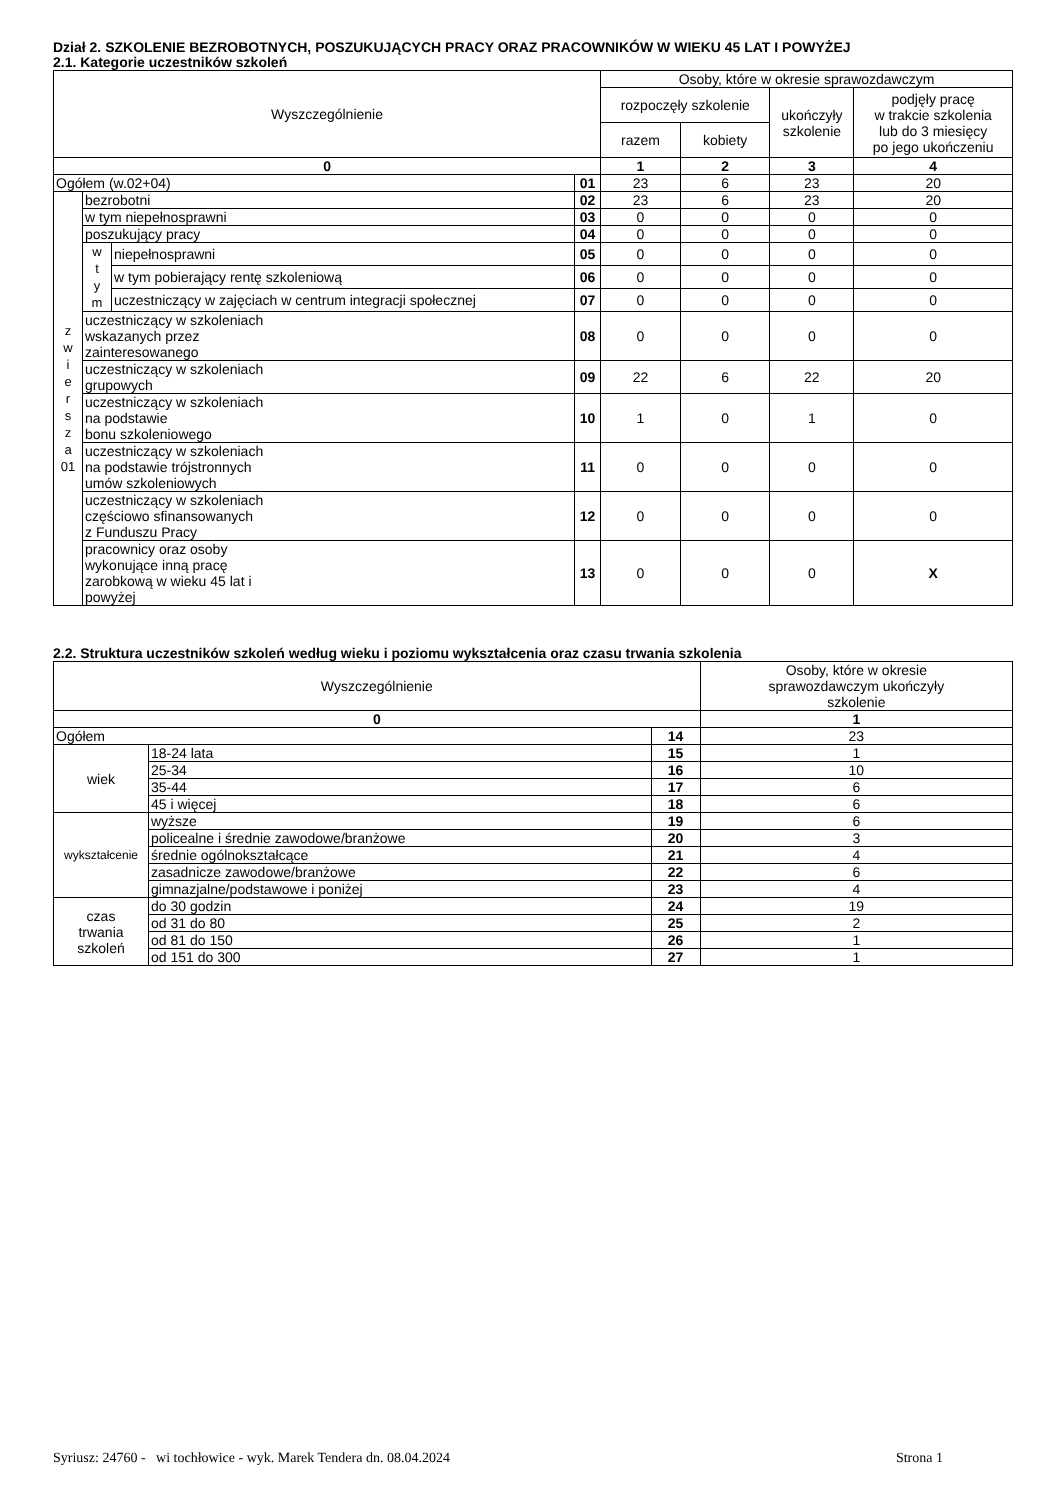Dział 2. SZKOLENIE BEZROBOTNYCH, POSZUKUJĄCYCH PRACY ORAZ PRACOWNIKÓW W WIEKU 45 LAT I POWYŻEJ
2.1. Kategorie uczestników szkoleń
| Wyszczególnienie | | | | Osoby, które w okresie sprawozdawczym | | | |
| --- | --- | --- | --- | --- | --- | --- | --- |
| | | | | rozpoczęły szkolenie | | ukończyły szkolenie | podjęły pracę w trakcie szkolenia lub do 3 miesięcy po jego ukończeniu |
| | | | | razem | kobiety | | |
| 0 | | | | 1 | 2 | 3 | 4 |
| Ogółem (w.02+04) | | | 01 | 23 | 6 | 23 | 20 |
| z w i e r s z a 01 | bezrobotni | | 02 | 23 | 6 | 23 | 20 |
| | w tym niepełnosprawni | | 03 | 0 | 0 | 0 | 0 |
| | poszukujący pracy | | 04 | 0 | 0 | 0 | 0 |
| | w t y m | niepełnosprawni | 05 | 0 | 0 | 0 | 0 |
| | | w tym pobierający rentę szkoleniową | 06 | 0 | 0 | 0 | 0 |
| | | uczestniczący w zajęciach w centrum integracji społecznej | 07 | 0 | 0 | 0 | 0 |
| | uczestniczący w szkoleniach wskazanych przez zainteresowanego | | 08 | 0 | 0 | 0 | 0 |
| | uczestniczący w szkoleniach grupowych | | 09 | 22 | 6 | 22 | 20 |
| | uczestniczący w szkoleniach na podstawie bonu szkoleniowego | | 10 | 1 | 0 | 1 | 0 |
| | uczestniczący w szkoleniach na podstawie trójstronnych umów szkoleniowych | | 11 | 0 | 0 | 0 | 0 |
| | uczestniczący w szkoleniach częściowo sfinansowanych z Funduszu Pracy | | 12 | 0 | 0 | 0 | 0 |
| | pracownicy oraz osoby wykonujące inną pracę zarobkową w wieku 45 lat i powyżej | | 13 | 0 | 0 | 0 | X |
2.2. Struktura uczestników szkoleń według wieku i poziomu wykształcenia oraz czasu trwania szkolenia
| Wyszczególnienie | | | Osoby, które w okresie sprawozdawczym ukończyły szkolenie |
| --- | --- | --- | --- |
| 0 | | | 1 |
| Ogółem | | 14 | 23 |
| wiek | 18-24 lata | 15 | 1 |
| | 25-34 | 16 | 10 |
| | 35-44 | 17 | 6 |
| | 45 i więcej | 18 | 6 |
| wykształcenie | wyższe | 19 | 6 |
| | policealne i średnie zawodowe/branżowe | 20 | 3 |
| | średnie ogólnokształcące | 21 | 4 |
| | zasadnicze zawodowe/branżowe | 22 | 6 |
| | gimnazjalne/podstawowe i poniżej | 23 | 4 |
| czas trwania szkoleń | do 30 godzin | 24 | 19 |
| | od 31 do 80 | 25 | 2 |
| | od 81 do 150 | 26 | 1 |
| | od 151 do 300 | 27 | 1 |
Syriusz: 24760 - wi tochłowice - wyk. Marek Tendera dn. 08.04.2024 Strona 1